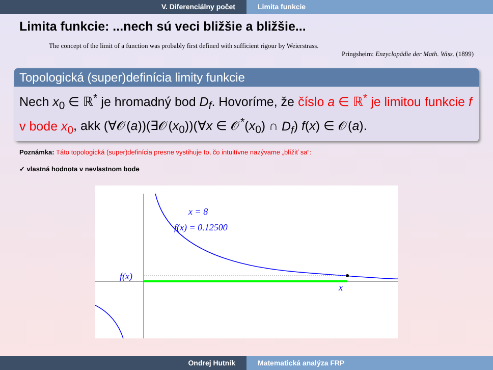V. Diferenciálny počet Limita funkcie
Limita funkcie: ...nech sú veci bližšie a bližšie...
The concept of the limit of a function was probably first defined with sufficient rigour by Weierstrass.
Pringsheim: Enzyclopädie der Math. Wiss. (1899)
Topologická (super)definícia limity funkcie
Nech x<sub>0</sub> ∈ ℝ<sup>*</sup> je hromadný bod D<sub>f</sub>. Hovoríme, že číslo a ∈ ℝ<sup>*</sup> je limitou funkcie f v bode x<sub>0</sub>, akk (∀𝒪(a))(∃𝒪(x<sub>0</sub>))(∀x ∈ 𝒪<sup>*</sup>(x<sub>0</sub>) ∩ D<sub>f</sub>) f(x) ∈ 𝒪(a).
Poznámka: Táto topologická (super)definícia presne vystihuje to, čo intuitívne nazývame „blížiť sa“:
✓ vlastná hodnota v nevlastnom bode
x = 8
f(x) = 0.12500
f(x)
x
Ondrej Hutník Matematická analýza FRP